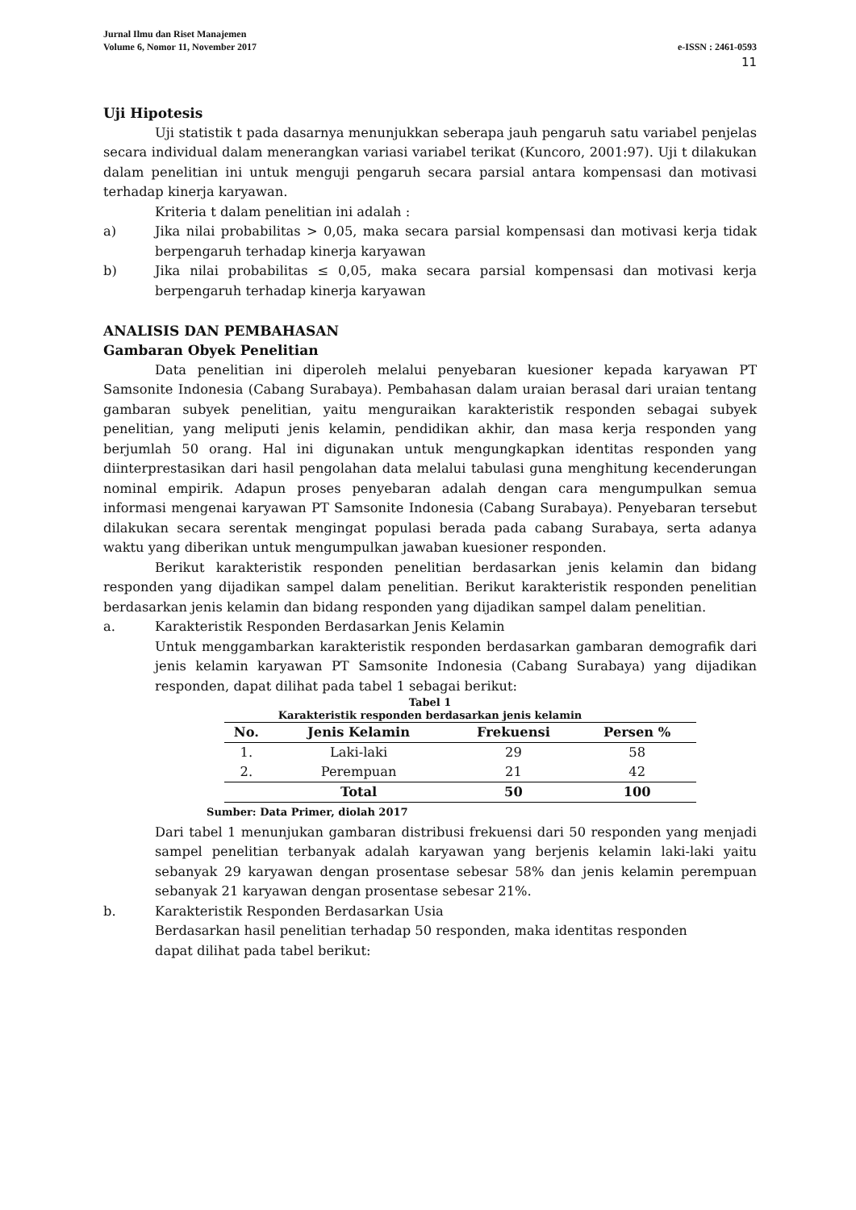Jurnal Ilmu dan Riset Manajemen
Volume 6, Nomor 11, November 2017 e-ISSN : 2461-0593
11
Uji Hipotesis
Uji statistik t pada dasarnya menunjukkan seberapa jauh pengaruh satu variabel penjelas secara individual dalam menerangkan variasi variabel terikat (Kuncoro, 2001:97). Uji t dilakukan dalam penelitian ini untuk menguji pengaruh secara parsial antara kompensasi dan motivasi terhadap kinerja karyawan.
Kriteria t dalam penelitian ini adalah :
a) Jika nilai probabilitas > 0,05, maka secara parsial kompensasi dan motivasi kerja tidak berpengaruh terhadap kinerja karyawan
b) Jika nilai probabilitas ≤ 0,05, maka secara parsial kompensasi dan motivasi kerja berpengaruh terhadap kinerja karyawan
ANALISIS DAN PEMBAHASAN
Gambaran Obyek Penelitian
Data penelitian ini diperoleh melalui penyebaran kuesioner kepada karyawan PT Samsonite Indonesia (Cabang Surabaya). Pembahasan dalam uraian berasal dari uraian tentang gambaran subyek penelitian, yaitu menguraikan karakteristik responden sebagai subyek penelitian, yang meliputi jenis kelamin, pendidikan akhir, dan masa kerja responden yang berjumlah 50 orang. Hal ini digunakan untuk mengungkapkan identitas responden yang diinterprestasikan dari hasil pengolahan data melalui tabulasi guna menghitung kecenderungan nominal empirik. Adapun proses penyebaran adalah dengan cara mengumpulkan semua informasi mengenai karyawan PT Samsonite Indonesia (Cabang Surabaya). Penyebaran tersebut dilakukan secara serentak mengingat populasi berada pada cabang Surabaya, serta adanya waktu yang diberikan untuk mengumpulkan jawaban kuesioner responden.
Berikut karakteristik responden penelitian berdasarkan jenis kelamin dan bidang responden yang dijadikan sampel dalam penelitian. Berikut karakteristik responden penelitian berdasarkan jenis kelamin dan bidang responden yang dijadikan sampel dalam penelitian.
a. Karakteristik Responden Berdasarkan Jenis Kelamin
Untuk menggambarkan karakteristik responden berdasarkan gambaran demografik dari jenis kelamin karyawan PT Samsonite Indonesia (Cabang Surabaya) yang dijadikan responden, dapat dilihat pada tabel 1 sebagai berikut:
Tabel 1
Karakteristik responden berdasarkan jenis kelamin
| No. | Jenis Kelamin | Frekuensi | Persen % |
| --- | --- | --- | --- |
| 1. | Laki-laki | 29 | 58 |
| 2. | Perempuan | 21 | 42 |
| | Total | 50 | 100 |
Sumber: Data Primer, diolah 2017
Dari tabel 1 menunjukan gambaran distribusi frekuensi dari 50 responden yang menjadi sampel penelitian terbanyak adalah karyawan yang berjenis kelamin laki-laki yaitu sebanyak 29 karyawan dengan prosentase sebesar 58% dan jenis kelamin perempuan sebanyak 21 karyawan dengan prosentase sebesar 21%.
b. Karakteristik Responden Berdasarkan Usia
Berdasarkan hasil penelitian terhadap 50 responden, maka identitas responden
dapat dilihat pada tabel berikut: